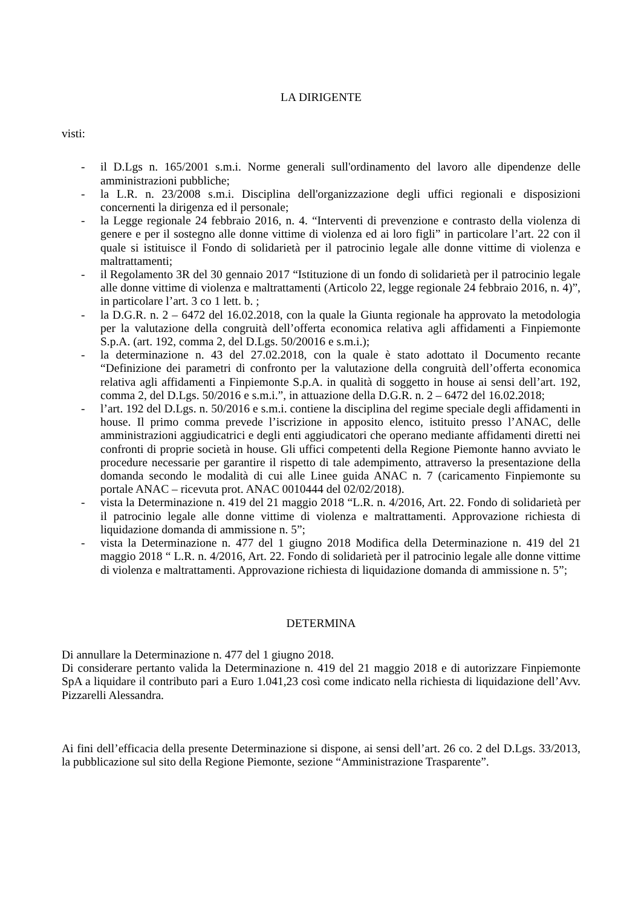LA DIRIGENTE
visti:
- il D.Lgs n. 165/2001 s.m.i. Norme generali sull'ordinamento del lavoro alle dipendenze delle amministrazioni pubbliche;
- la L.R. n. 23/2008 s.m.i. Disciplina dell'organizzazione degli uffici regionali e disposizioni concernenti la dirigenza ed il personale;
- la Legge regionale 24 febbraio 2016, n. 4. “Interventi di prevenzione e contrasto della violenza di genere e per il sostegno alle donne vittime di violenza ed ai loro figli” in particolare l’art. 22 con il quale si istituisce il Fondo di solidarietà per il patrocinio legale alle donne vittime di violenza e maltrattamenti;
- il Regolamento 3R del 30 gennaio 2017 “Istituzione di un fondo di solidarietà per il patrocinio legale alle donne vittime di violenza e maltrattamenti (Articolo 22, legge regionale 24 febbraio 2016, n. 4)”, in particolare l’art. 3 co 1 lett. b. ;
- la D.G.R. n. 2 – 6472 del 16.02.2018, con la quale la Giunta regionale ha approvato la metodologia per la valutazione della congruità dell’offerta economica relativa agli affidamenti a Finpiemonte S.p.A. (art. 192, comma 2, del D.Lgs. 50/20016 e s.m.i.);
- la determinazione n. 43 del 27.02.2018, con la quale è stato adottato il Documento recante “Definizione dei parametri di confronto per la valutazione della congruità dell’offerta economica relativa agli affidamenti a Finpiemonte S.p.A. in qualità di soggetto in house ai sensi dell’art. 192, comma 2, del D.Lgs. 50/2016 e s.m.i.”, in attuazione della D.G.R. n. 2 – 6472 del 16.02.2018;
- l’art. 192 del D.Lgs. n. 50/2016 e s.m.i. contiene la disciplina del regime speciale degli affidamenti in house. Il primo comma prevede l’iscrizione in apposito elenco, istituito presso l’ANAC, delle amministrazioni aggiudicatrici e degli enti aggiudicatori che operano mediante affidamenti diretti nei confronti di proprie società in house. Gli uffici competenti della Regione Piemonte hanno avviato le procedure necessarie per garantire il rispetto di tale adempimento, attraverso la presentazione della domanda secondo le modalità di cui alle Linee guida ANAC n. 7 (caricamento Finpiemonte su portale ANAC – ricevuta prot. ANAC 0010444 del 02/02/2018).
- vista la Determinazione n. 419 del 21 maggio 2018 “L.R. n. 4/2016, Art. 22. Fondo di solidarietà per il patrocinio legale alle donne vittime di violenza e maltrattamenti. Approvazione richiesta di liquidazione domanda di ammissione n. 5”;
- vista la Determinazione n. 477 del 1 giugno 2018 Modifica della Determinazione n. 419 del 21 maggio 2018 “ L.R. n. 4/2016, Art. 22. Fondo di solidarietà per il patrocinio legale alle donne vittime di violenza e maltrattamenti. Approvazione richiesta di liquidazione domanda di ammissione n. 5”;
DETERMINA
Di annullare la Determinazione n. 477 del 1 giugno 2018.
Di considerare pertanto valida la Determinazione n. 419 del 21 maggio 2018 e di autorizzare Finpiemonte SpA a liquidare il contributo pari a Euro 1.041,23 così come indicato nella richiesta di liquidazione dell’Avv. Pizzarelli Alessandra.
Ai fini dell’efficacia della presente Determinazione si dispone, ai sensi dell’art. 26 co. 2 del D.Lgs. 33/2013, la pubblicazione sul sito della Regione Piemonte, sezione “Amministrazione Trasparente”.